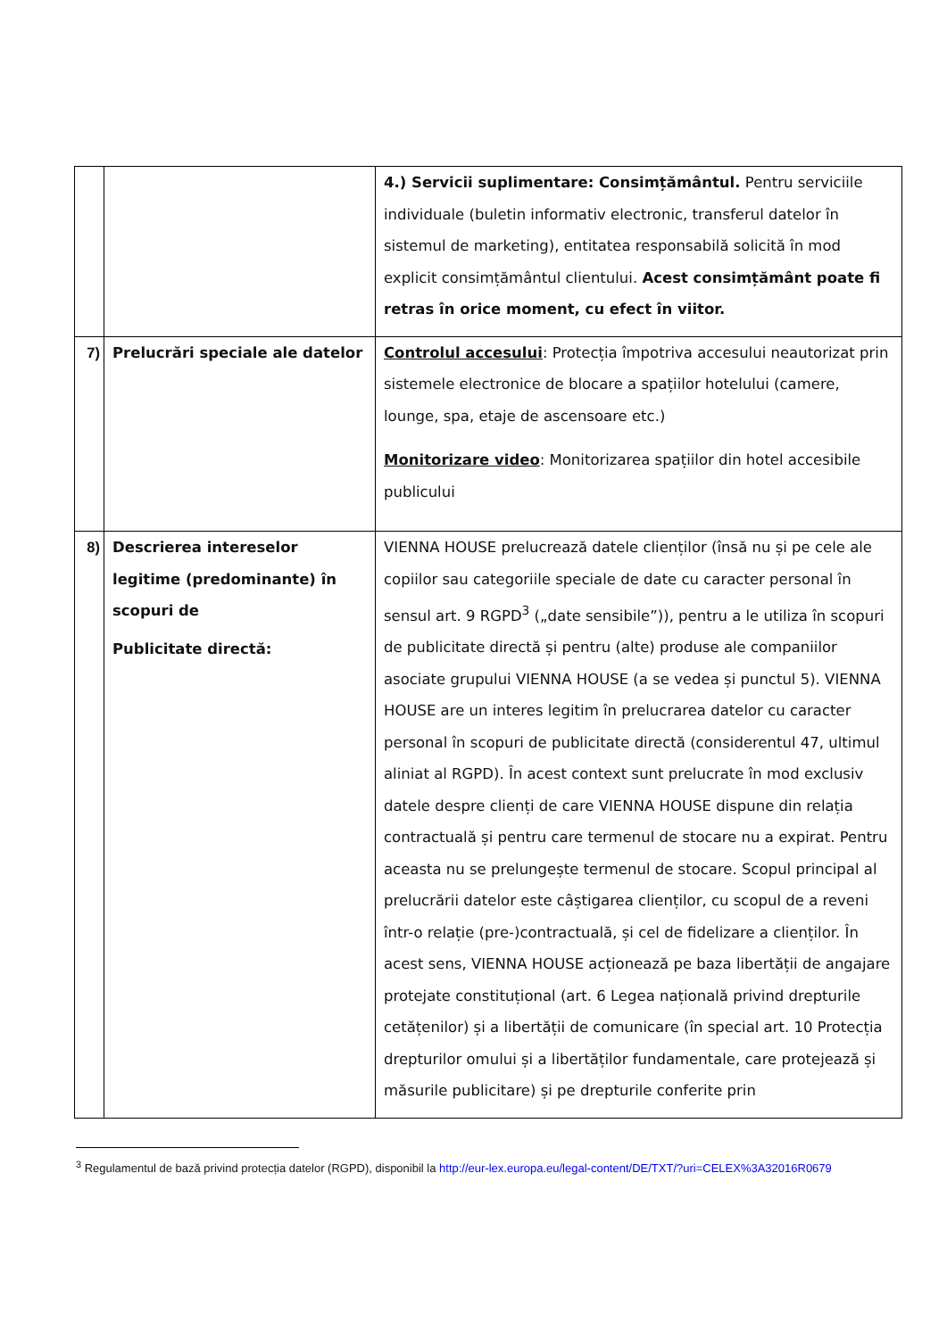| | | 4.) Servicii suplimentare: Consimțământul. Pentru serviciile individuale (buletin informativ electronic, transferul datelor în sistemul de marketing), entitatea responsabilă solicită în mod explicit consimțământul clientului. Acest consimțământ poate fi retras în orice moment, cu efect în viitor. |
| 7) | Prelucrări speciale ale datelor | Controlul accesului : Protecția împotriva accesului neautorizat prin sistemele electronice de blocare a spațiilor hotelului (camere, lounge, spa, etaje de ascensoare etc.) Monitorizare video : Monitorizarea spațiilor din hotel accesibile publicului |
| 8) | Descrierea intereselor legitime (predominante) în scopuri de Publicitate directă: | VIENNA HOUSE prelucrează datele clienților (însă nu și pe cele ale copiilor sau categoriile speciale de date cu caracter personal în sensul art. 9 RGPD<sup>3</sup> („date sensibile”)), pentru a le utiliza în scopuri de publicitate directă și pentru (alte) produse ale companiilor asociate grupului VIENNA HOUSE (a se vedea și punctul 5). VIENNA HOUSE are un interes legitim în prelucrarea datelor cu caracter personal în scopuri de publicitate directă (considerentul 47, ultimul aliniat al RGPD). În acest context sunt prelucrate în mod exclusiv datele despre clienți de care VIENNA HOUSE dispune din relația contractuală și pentru care termenul de stocare nu a expirat. Pentru aceasta nu se prelungește termenul de stocare. Scopul principal al prelucrării datelor este câștigarea clienților, cu scopul de a reveni într-o relație (pre-)contractuală, și cel de fidelizare a clienților. În acest sens, VIENNA HOUSE acționează pe baza libertății de angajare protejate constituțional (art. 6 Legea națională privind drepturile cetățenilor) și a libertății de comunicare (în special art. 10 Protecția drepturilor omului și a libertăților fundamentale, care protejează și măsurile publicitare) și pe drepturile conferite prin |
<sup>3</sup> Regulamentul de bază privind protecția datelor (RGPD), disponibil la http://eur-lex.europa.eu/legal-content/DE/TXT/?uri=CELEX%3A32016R0679